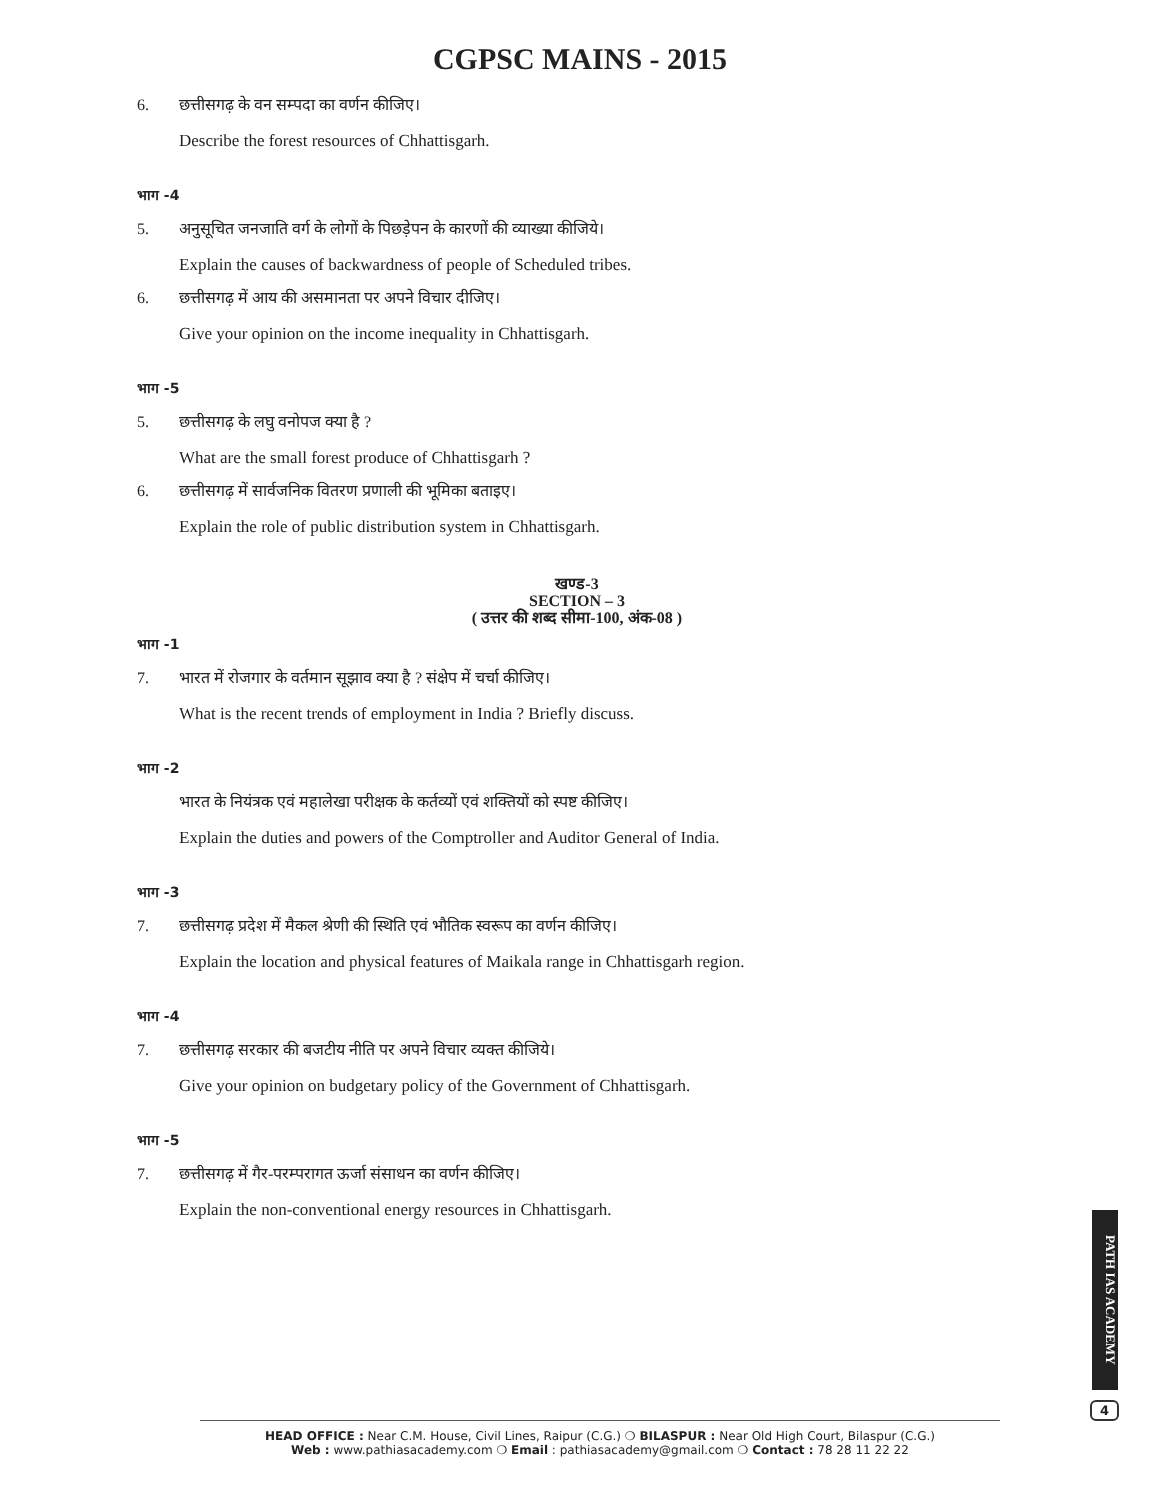CGPSC MAINS - 2015
6. छत्तीसगढ़ के वन सम्पदा का वर्णन कीजिए।
Describe the forest resources of Chhattisgarh.
भाग -4
5. अनुसूचित जनजाति वर्ग के लोगों के पिछड़ेपन के कारणों की व्याख्या कीजिये।
Explain the causes of backwardness of people of Scheduled tribes.
6. छत्तीसगढ़ में आय की असमानता पर अपने विचार दीजिए।
Give your opinion on the income inequality in Chhattisgarh.
भाग -5
5. छत्तीसगढ़ के लघु वनोपज क्या है ?
What are the small forest produce of Chhattisgarh ?
6. छत्तीसगढ़ में सार्वजनिक वितरण प्रणाली की भूमिका बताइए।
Explain the role of public distribution system in Chhattisgarh.
खण्ड-3
SECTION – 3
( उत्तर की शब्द सीमा-100, अंक-08 )
भाग -1
7. भारत में रोजगार के वर्तमान सूझाव क्या है ? संक्षेप में चर्चा कीजिए।
What is the recent trends of employment in India ? Briefly discuss.
भाग -2
भारत के नियंत्रक एवं महालेखा परीक्षक के कर्तव्यों एवं शक्तियों को स्पष्ट कीजिए।
Explain the duties and powers of the Comptroller and Auditor General of India.
भाग -3
7. छत्तीसगढ़ प्रदेश में मैकल श्रेणी की स्थिति एवं भौतिक स्वरूप का वर्णन कीजिए।
Explain the location and physical features of Maikala range in Chhattisgarh region.
भाग -4
7. छत्तीसगढ़ सरकार की बजटीय नीति पर अपने विचार व्यक्त कीजिये।
Give your opinion on budgetary policy of the Government of Chhattisgarh.
भाग -5
7. छत्तीसगढ़ में गैर-परम्परागत ऊर्जा संसाधन का वर्णन कीजिए।
Explain the non-conventional energy resources in Chhattisgarh.
PATH IAS ACADEMY
4
HEAD OFFICE : Near C.M. House, Civil Lines, Raipur (C.G.) ❍ BILASPUR : Near Old High Court, Bilaspur (C.G.)
Web : www.pathiasacademy.com ❍ Email : pathiasacademy@gmail.com ❍ Contact : 78 28 11 22 22